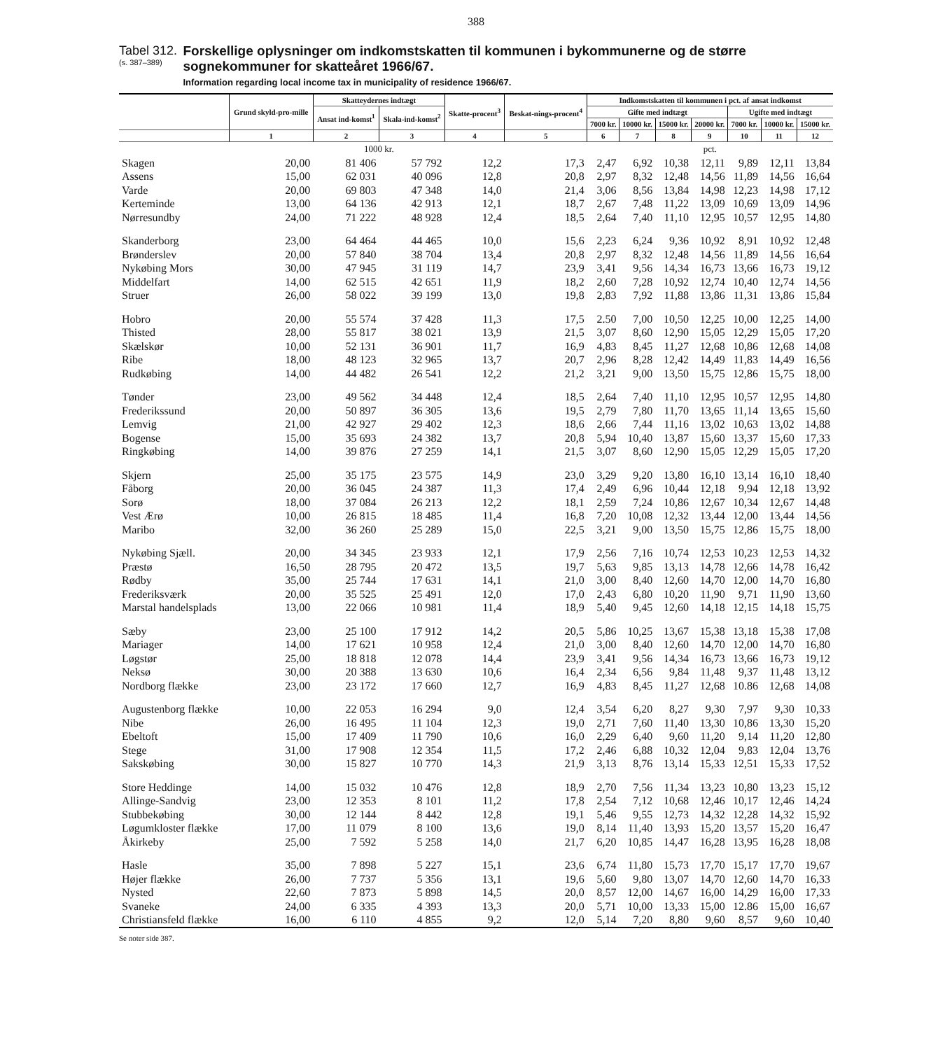388
Tabel 312.
(s. 387–389)
Forskellige oplysninger om indkomstskatten til kommunen i bykommunerne og de større sognekommuner for skatteåret 1966/67.
Information regarding local income tax in municipality of residence 1966/67.
| | Grund skyld-pro-mille | Skatteydernes indtægt | | Skatte-procent<sup>3</sup> | Beskat-nings-procent<sup>4</sup> | Indkomstskatten til kommunen i pct. af ansat indkomst | | | | | | |
| --- | --- | --- | --- | --- | --- | --- | --- | --- | --- | --- | --- | --- |
| | | Ansat ind-komst<sup>1</sup> | Skala-ind-komst<sup>2</sup> | | | Gifte med indtægt | | | | Ugifte med indtægt | | |
| | | | | | | 7000 kr. | 10000 kr. | 15000 kr. | 20000 kr. | 7000 kr. | 10000 kr. | 15000 kr. |
| | 1 | 2 | 3 | 4 | 5 | 6 | 7 | 8 | 9 | 10 | 11 | 12 |
| | | 1000 kr. | | | | pct. | | | | | | |
| Skagen | 20,00 | 81 406 | 57 792 | 12,2 | 17,3 | 2,47 | 6,92 | 10,38 | 12,11 | 9,89 | 12,11 | 13,84 |
| Assens | 15,00 | 62 031 | 40 096 | 12,8 | 20,8 | 2,97 | 8,32 | 12,48 | 14,56 | 11,89 | 14,56 | 16,64 |
| Varde | 20,00 | 69 803 | 47 348 | 14,0 | 21,4 | 3,06 | 8,56 | 13,84 | 14,98 | 12,23 | 14,98 | 17,12 |
| Kerteminde | 13,00 | 64 136 | 42 913 | 12,1 | 18,7 | 2,67 | 7,48 | 11,22 | 13,09 | 10,69 | 13,09 | 14,96 |
| Nørresundby | 24,00 | 71 222 | 48 928 | 12,4 | 18,5 | 2,64 | 7,40 | 11,10 | 12,95 | 10,57 | 12,95 | 14,80 |
| Skanderborg | 23,00 | 64 464 | 44 465 | 10,0 | 15,6 | 2,23 | 6,24 | 9,36 | 10,92 | 8,91 | 10,92 | 12,48 |
| Brønderslev | 20,00 | 57 840 | 38 704 | 13,4 | 20,8 | 2,97 | 8,32 | 12,48 | 14,56 | 11,89 | 14,56 | 16,64 |
| Nykøbing Mors | 30,00 | 47 945 | 31 119 | 14,7 | 23,9 | 3,41 | 9,56 | 14,34 | 16,73 | 13,66 | 16,73 | 19,12 |
| Middelfart | 14,00 | 62 515 | 42 651 | 11,9 | 18,2 | 2,60 | 7,28 | 10,92 | 12,74 | 10,40 | 12,74 | 14,56 |
| Struer | 26,00 | 58 022 | 39 199 | 13,0 | 19,8 | 2,83 | 7,92 | 11,88 | 13,86 | 11,31 | 13,86 | 15,84 |
| Hobro | 20,00 | 55 574 | 37 428 | 11,3 | 17,5 | 2.50 | 7,00 | 10,50 | 12,25 | 10,00 | 12,25 | 14,00 |
| Thisted | 28,00 | 55 817 | 38 021 | 13,9 | 21,5 | 3,07 | 8,60 | 12,90 | 15,05 | 12,29 | 15,05 | 17,20 |
| Skælskør | 10,00 | 52 131 | 36 901 | 11,7 | 16,9 | 4,83 | 8,45 | 11,27 | 12,68 | 10,86 | 12,68 | 14,08 |
| Ribe | 18,00 | 48 123 | 32 965 | 13,7 | 20,7 | 2,96 | 8,28 | 12,42 | 14,49 | 11,83 | 14,49 | 16,56 |
| Rudkøbing | 14,00 | 44 482 | 26 541 | 12,2 | 21,2 | 3,21 | 9,00 | 13,50 | 15,75 | 12,86 | 15,75 | 18,00 |
| Tønder | 23,00 | 49 562 | 34 448 | 12,4 | 18,5 | 2,64 | 7,40 | 11,10 | 12,95 | 10,57 | 12,95 | 14,80 |
| Frederikssund | 20,00 | 50 897 | 36 305 | 13,6 | 19,5 | 2,79 | 7,80 | 11,70 | 13,65 | 11,14 | 13,65 | 15,60 |
| Lemvig | 21,00 | 42 927 | 29 402 | 12,3 | 18,6 | 2,66 | 7,44 | 11,16 | 13,02 | 10,63 | 13,02 | 14,88 |
| Bogense | 15,00 | 35 693 | 24 382 | 13,7 | 20,8 | 5,94 | 10,40 | 13,87 | 15,60 | 13,37 | 15,60 | 17,33 |
| Ringkøbing | 14,00 | 39 876 | 27 259 | 14,1 | 21,5 | 3,07 | 8,60 | 12,90 | 15,05 | 12,29 | 15,05 | 17,20 |
| Skjern | 25,00 | 35 175 | 23 575 | 14,9 | 23,0 | 3,29 | 9,20 | 13,80 | 16,10 | 13,14 | 16,10 | 18,40 |
| Fåborg | 20,00 | 36 045 | 24 387 | 11,3 | 17,4 | 2,49 | 6,96 | 10,44 | 12,18 | 9,94 | 12,18 | 13,92 |
| Sorø | 18,00 | 37 084 | 26 213 | 12,2 | 18,1 | 2,59 | 7,24 | 10,86 | 12,67 | 10,34 | 12,67 | 14,48 |
| Vest Ærø | 10,00 | 26 815 | 18 485 | 11,4 | 16,8 | 7,20 | 10,08 | 12,32 | 13,44 | 12,00 | 13,44 | 14,56 |
| Maribo | 32,00 | 36 260 | 25 289 | 15,0 | 22,5 | 3,21 | 9,00 | 13,50 | 15,75 | 12,86 | 15,75 | 18,00 |
| Nykøbing Sjæll. | 20,00 | 34 345 | 23 933 | 12,1 | 17,9 | 2,56 | 7,16 | 10,74 | 12,53 | 10,23 | 12,53 | 14,32 |
| Præstø | 16,50 | 28 795 | 20 472 | 13,5 | 19,7 | 5,63 | 9,85 | 13,13 | 14,78 | 12,66 | 14,78 | 16,42 |
| Rødby | 35,00 | 25 744 | 17 631 | 14,1 | 21,0 | 3,00 | 8,40 | 12,60 | 14,70 | 12,00 | 14,70 | 16,80 |
| Frederiksværk | 20,00 | 35 525 | 25 491 | 12,0 | 17,0 | 2,43 | 6,80 | 10,20 | 11,90 | 9,71 | 11,90 | 13,60 |
| Marstal handelsplads | 13,00 | 22 066 | 10 981 | 11,4 | 18,9 | 5,40 | 9,45 | 12,60 | 14,18 | 12,15 | 14,18 | 15,75 |
| Sæby | 23,00 | 25 100 | 17 912 | 14,2 | 20,5 | 5,86 | 10,25 | 13,67 | 15,38 | 13,18 | 15,38 | 17,08 |
| Mariager | 14,00 | 17 621 | 10 958 | 12,4 | 21,0 | 3,00 | 8,40 | 12,60 | 14,70 | 12,00 | 14,70 | 16,80 |
| Løgstør | 25,00 | 18 818 | 12 078 | 14,4 | 23,9 | 3,41 | 9,56 | 14,34 | 16,73 | 13,66 | 16,73 | 19,12 |
| Neksø | 30,00 | 20 388 | 13 630 | 10,6 | 16,4 | 2,34 | 6,56 | 9,84 | 11,48 | 9,37 | 11,48 | 13,12 |
| Nordborg flække | 23,00 | 23 172 | 17 660 | 12,7 | 16,9 | 4,83 | 8,45 | 11,27 | 12,68 | 10.86 | 12,68 | 14,08 |
| Augustenborg flække | 10,00 | 22 053 | 16 294 | 9,0 | 12,4 | 3,54 | 6,20 | 8,27 | 9,30 | 7,97 | 9,30 | 10,33 |
| Nibe | 26,00 | 16 495 | 11 104 | 12,3 | 19,0 | 2,71 | 7,60 | 11,40 | 13,30 | 10,86 | 13,30 | 15,20 |
| Ebeltoft | 15,00 | 17 409 | 11 790 | 10,6 | 16,0 | 2,29 | 6,40 | 9,60 | 11,20 | 9,14 | 11,20 | 12,80 |
| Stege | 31,00 | 17 908 | 12 354 | 11,5 | 17,2 | 2,46 | 6,88 | 10,32 | 12,04 | 9,83 | 12,04 | 13,76 |
| Sakskøbing | 30,00 | 15 827 | 10 770 | 14,3 | 21,9 | 3,13 | 8,76 | 13,14 | 15,33 | 12,51 | 15,33 | 17,52 |
| Store Heddinge | 14,00 | 15 032 | 10 476 | 12,8 | 18,9 | 2,70 | 7,56 | 11,34 | 13,23 | 10,80 | 13,23 | 15,12 |
| Allinge-Sandvig | 23,00 | 12 353 | 8 101 | 11,2 | 17,8 | 2,54 | 7,12 | 10,68 | 12,46 | 10,17 | 12,46 | 14,24 |
| Stubbekøbing | 30,00 | 12 144 | 8 442 | 12,8 | 19,1 | 5,46 | 9,55 | 12,73 | 14,32 | 12,28 | 14,32 | 15,92 |
| Løgumkloster flække | 17,00 | 11 079 | 8 100 | 13,6 | 19,0 | 8,14 | 11,40 | 13,93 | 15,20 | 13,57 | 15,20 | 16,47 |
| Åkirkeby | 25,00 | 7 592 | 5 258 | 14,0 | 21,7 | 6,20 | 10,85 | 14,47 | 16,28 | 13,95 | 16,28 | 18,08 |
| Hasle | 35,00 | 7 898 | 5 227 | 15,1 | 23,6 | 6,74 | 11,80 | 15,73 | 17,70 | 15,17 | 17,70 | 19,67 |
| Højer flække | 26,00 | 7 737 | 5 356 | 13,1 | 19,6 | 5,60 | 9,80 | 13,07 | 14,70 | 12,60 | 14,70 | 16,33 |
| Nysted | 22,60 | 7 873 | 5 898 | 14,5 | 20,0 | 8,57 | 12,00 | 14,67 | 16,00 | 14,29 | 16,00 | 17,33 |
| Svaneke | 24,00 | 6 335 | 4 393 | 13,3 | 20,0 | 5,71 | 10,00 | 13,33 | 15,00 | 12.86 | 15,00 | 16,67 |
| Christiansfeld flække | 16,00 | 6 110 | 4 855 | 9,2 | 12,0 | 5,14 | 7,20 | 8,80 | 9,60 | 8,57 | 9,60 | 10,40 |
Se noter side 387.